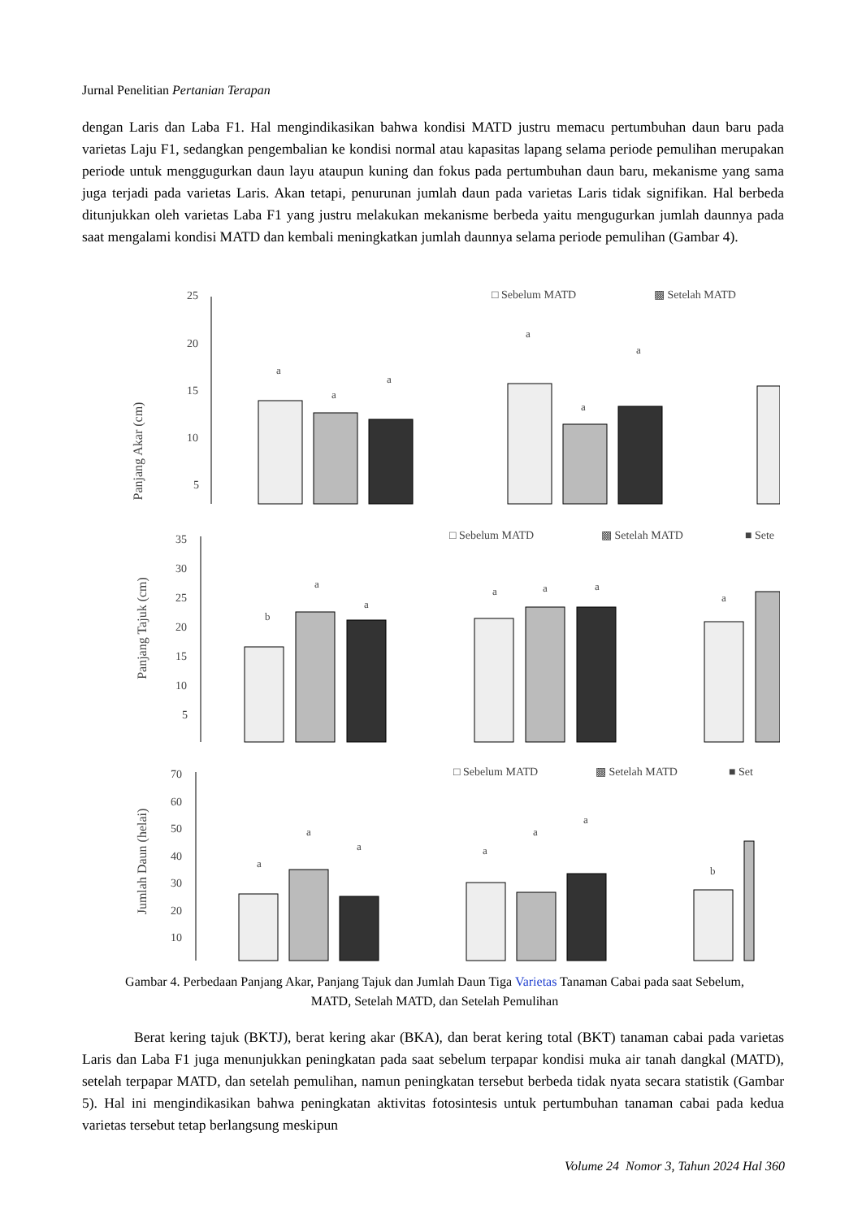Jurnal Penelitian Pertanian Terapan
dengan Laris dan Laba F1. Hal mengindikasikan bahwa kondisi MATD justru memacu pertumbuhan daun baru pada varietas Laju F1, sedangkan pengembalian ke kondisi normal atau kapasitas lapang selama periode pemulihan merupakan periode untuk menggugurkan daun layu ataupun kuning dan fokus pada pertumbuhan daun baru, mekanisme yang sama juga terjadi pada varietas Laris. Akan tetapi, penurunan jumlah daun pada varietas Laris tidak signifikan. Hal berbeda ditunjukkan oleh varietas Laba F1 yang justru melakukan mekanisme berbeda yaitu mengugurkan jumlah daunnya pada saat mengalami kondisi MATD dan kembali meningkatkan jumlah daunnya selama periode pemulihan (Gambar 4).
Panjang Akar (cm)
25
20
15
10
5
□ Sebelum MATD
▩ Setelah MATD
a
a
a
a
a
a
Panjang Tajuk (cm)
35
30
25
20
15
10
5
□ Sebelum MATD
▩ Setelah MATD
■ Sete
b
a
a
a
a
a
a
Jumlah Daun (helai)
70
60
50
40
30
20
10
□ Sebelum MATD
▩ Setelah MATD
■ Set
a
a
a
a
a
a
b
Gambar 4. Perbedaan Panjang Akar, Panjang Tajuk dan Jumlah Daun Tiga Varietas Tanaman Cabai pada saat Sebelum, MATD, Setelah MATD, dan Setelah Pemulihan
Berat kering tajuk (BKTJ), berat kering akar (BKA), dan berat kering total (BKT) tanaman cabai pada varietas Laris dan Laba F1 juga menunjukkan peningkatan pada saat sebelum terpapar kondisi muka air tanah dangkal (MATD), setelah terpapar MATD, dan setelah pemulihan, namun peningkatan tersebut berbeda tidak nyata secara statistik (Gambar 5). Hal ini mengindikasikan bahwa peningkatan aktivitas fotosintesis untuk pertumbuhan tanaman cabai pada kedua varietas tersebut tetap berlangsung meskipun
Volume 24 Nomor 3, Tahun 2024 Hal 360